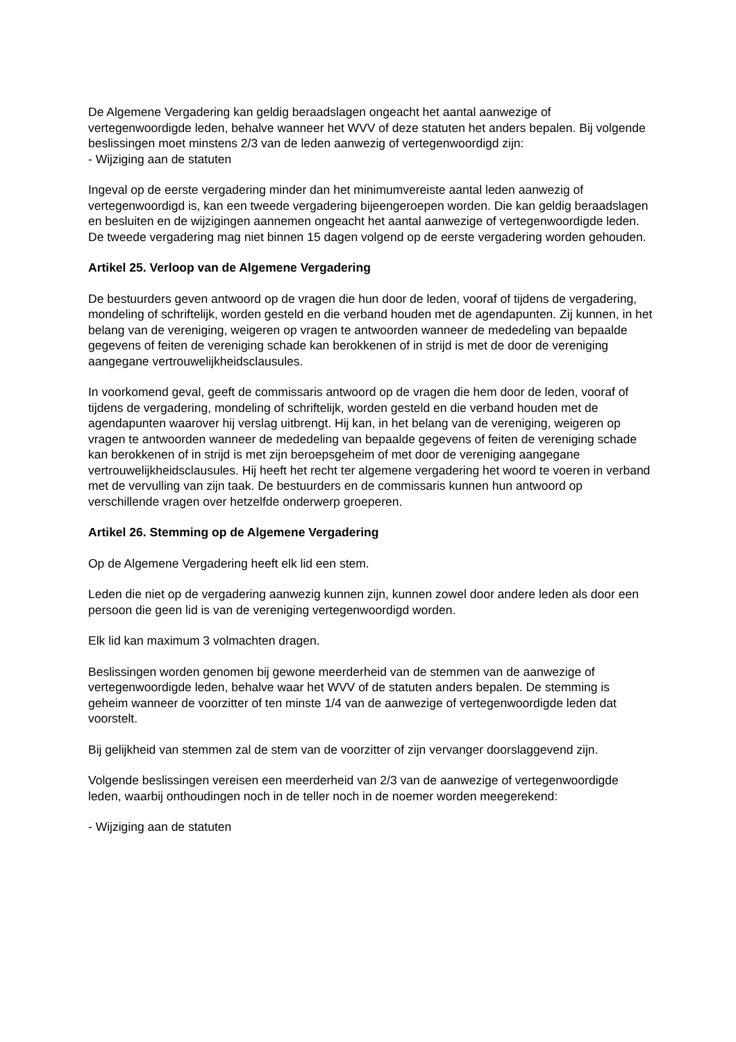De Algemene Vergadering kan geldig beraadslagen ongeacht het aantal aanwezige of vertegenwoordigde leden, behalve wanneer het WVV of deze statuten het anders bepalen. Bij volgende beslissingen moet minstens 2/3 van de leden aanwezig of vertegenwoordigd zijn:
- Wijziging aan de statuten
Ingeval op de eerste vergadering minder dan het minimumvereiste aantal leden aanwezig of vertegenwoordigd is, kan een tweede vergadering bijeengeroepen worden. Die kan geldig beraadslagen en besluiten en de wijzigingen aannemen ongeacht het aantal aanwezige of vertegenwoordigde leden. De tweede vergadering mag niet binnen 15 dagen volgend op de eerste vergadering worden gehouden.
Artikel 25. Verloop van de Algemene Vergadering
De bestuurders geven antwoord op de vragen die hun door de leden, vooraf of tijdens de vergadering, mondeling of schriftelijk, worden gesteld en die verband houden met de agendapunten. Zij kunnen, in het belang van de vereniging, weigeren op vragen te antwoorden wanneer de mededeling van bepaalde gegevens of feiten de vereniging schade kan berokkenen of in strijd is met de door de vereniging aangegane vertrouwelijkheidsclausules.
In voorkomend geval, geeft de commissaris antwoord op de vragen die hem door de leden, vooraf of tijdens de vergadering, mondeling of schriftelijk, worden gesteld en die verband houden met de agendapunten waarover hij verslag uitbrengt. Hij kan, in het belang van de vereniging, weigeren op vragen te antwoorden wanneer de mededeling van bepaalde gegevens of feiten de vereniging schade kan berokkenen of in strijd is met zijn beroepsgeheim of met door de vereniging aangegane vertrouwelijkheidsclausules. Hij heeft het recht ter algemene vergadering het woord te voeren in verband met de vervulling van zijn taak. De bestuurders en de commissaris kunnen hun antwoord op verschillende vragen over hetzelfde onderwerp groeperen.
Artikel 26. Stemming op de Algemene Vergadering
Op de Algemene Vergadering heeft elk lid een stem.
Leden die niet op de vergadering aanwezig kunnen zijn, kunnen zowel door andere leden als door een persoon die geen lid is van de vereniging vertegenwoordigd worden.
Elk lid kan maximum 3 volmachten dragen.
Beslissingen worden genomen bij gewone meerderheid van de stemmen van de aanwezige of vertegenwoordigde leden, behalve waar het WVV of de statuten anders bepalen. De stemming is geheim wanneer de voorzitter of ten minste 1/4 van de aanwezige of vertegenwoordigde leden dat voorstelt.
Bij gelijkheid van stemmen zal de stem van de voorzitter of zijn vervanger doorslaggevend zijn.
Volgende beslissingen vereisen een meerderheid van 2/3 van de aanwezige of vertegenwoordigde leden, waarbij onthoudingen noch in de teller noch in de noemer worden meegerekend:
- Wijziging aan de statuten